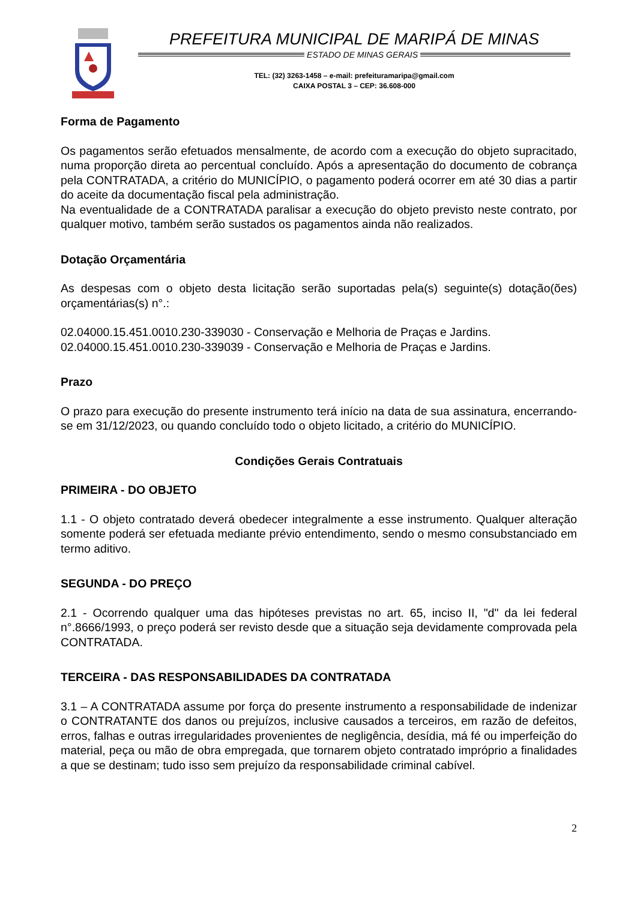PREFEITURA MUNICIPAL DE MARIPÁ DE MINAS
ESTADO DE MINAS GERAIS
TEL: (32) 3263-1458 – e-mail: prefeituramaripa@gmail.com
CAIXA POSTAL 3 – CEP: 36.608-000
Forma de Pagamento
Os pagamentos serão efetuados mensalmente, de acordo com a execução do objeto supracitado, numa proporção direta ao percentual concluído. Após a apresentação do documento de cobrança pela CONTRATADA, a critério do MUNICÍPIO, o pagamento poderá ocorrer em até 30 dias a partir do aceite da documentação fiscal pela administração.
Na eventualidade de a CONTRATADA paralisar a execução do objeto previsto neste contrato, por qualquer motivo, também serão sustados os pagamentos ainda não realizados.
Dotação Orçamentária
As despesas com o objeto desta licitação serão suportadas pela(s) seguinte(s) dotação(ões) orçamentárias(s) n°.:
02.04000.15.451.0010.230-339030 - Conservação e Melhoria de Praças e Jardins.
02.04000.15.451.0010.230-339039 - Conservação e Melhoria de Praças e Jardins.
Prazo
O prazo para execução do presente instrumento terá início na data de sua assinatura, encerrando-se em 31/12/2023, ou quando concluído todo o objeto licitado, a critério do MUNICÍPIO.
Condições Gerais Contratuais
PRIMEIRA - DO OBJETO
1.1 - O objeto contratado deverá obedecer integralmente a esse instrumento. Qualquer alteração somente poderá ser efetuada mediante prévio entendimento, sendo o mesmo consubstanciado em termo aditivo.
SEGUNDA - DO PREÇO
2.1 - Ocorrendo qualquer uma das hipóteses previstas no art. 65, inciso II, "d" da lei federal n°.8666/1993, o preço poderá ser revisto desde que a situação seja devidamente comprovada pela CONTRATADA.
TERCEIRA - DAS RESPONSABILIDADES DA CONTRATADA
3.1 – A CONTRATADA assume por força do presente instrumento a responsabilidade de indenizar o CONTRATANTE dos danos ou prejuízos, inclusive causados a terceiros, em razão de defeitos, erros, falhas e outras irregularidades provenientes de negligência, desídia, má fé ou imperfeição do material, peça ou mão de obra empregada, que tornarem objeto contratado impróprio a finalidades a que se destinam; tudo isso sem prejuízo da responsabilidade criminal cabível.
2